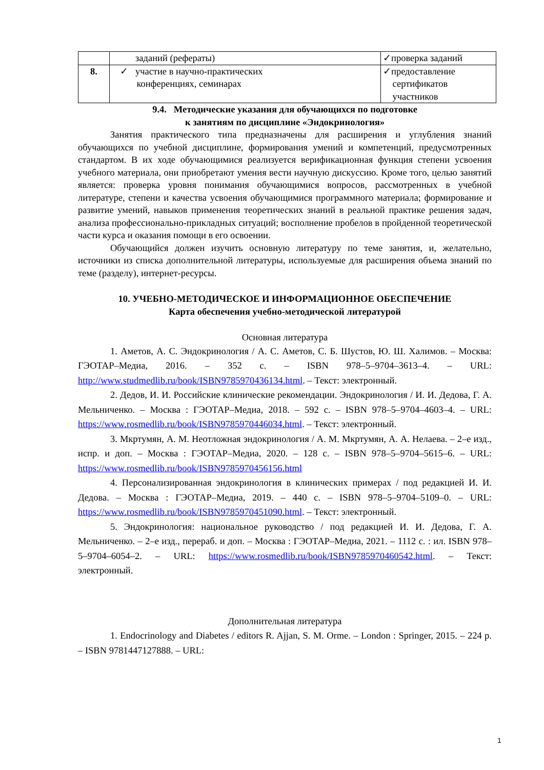| | заданий (рефераты) | ✓проверка заданий |
| 8. | ✓ участие в научно-практических конференциях, семинарах | ✓предоставление сертификатов участников |
9.4. Методические указания для обучающихся по подготовке
к занятиям по дисциплине «Эндокринология»
Занятия практического типа предназначены для расширения и углубления знаний обучающихся по учебной дисциплине, формирования умений и компетенций, предусмотренных стандартом. В их ходе обучающимися реализуется верификационная функция степени усвоения учебного материала, они приобретают умения вести научную дискуссию. Кроме того, целью занятий является: проверка уровня понимания обучающимися вопросов, рассмотренных в учебной литературе, степени и качества усвоения обучающимися программного материала; формирование и развитие умений, навыков применения теоретических знаний в реальной практике решения задач, анализа профессионально-прикладных ситуаций; восполнение пробелов в пройденной теоретической части курса и оказания помощи в его освоении.
Обучающийся должен изучить основную литературу по теме занятия, и, желательно, источники из списка дополнительной литературы, используемые для расширения объема знаний по теме (разделу), интернет-ресурсы.
10. УЧЕБНО-МЕТОДИЧЕСКОЕ И ИНФОРМАЦИОННОЕ ОБЕСПЕЧЕНИЕ
Карта обеспечения учебно-методической литературой
Основная литература
1. Аметов, А. С. Эндокринология / А. С. Аметов, С. Б. Шустов, Ю. Ш. Халимов. – Москва: ГЭОТАР–Медиа, 2016. – 352 с. – ISBN 978–5–9704–3613–4. – URL: http://www.studmedlib.ru/book/ISBN9785970436134.html. – Текст: электронный.
2. Дедов, И. И. Российские клинические рекомендации. Эндокринология / И. И. Дедова, Г. А. Мельниченко. – Москва : ГЭОТАР–Медиа, 2018. – 592 с. – ISBN 978–5–9704–4603–4. – URL: https://www.rosmedlib.ru/book/ISBN9785970446034.html. – Текст: электронный.
3. Мкртумян, А. М. Неотложная эндокринология / А. М. Мкртумян, А. А. Нелаева. – 2–е изд., испр. и доп. – Москва : ГЭОТАР–Медиа, 2020. – 128 с. – ISBN 978–5–9704–5615–6. – URL: https://www.rosmedlib.ru/book/ISBN9785970456156.html
4. Персонализированная эндокринология в клинических примерах / под редакцией И. И. Дедова. – Москва : ГЭОТАР–Медиа, 2019. – 440 с. – ISBN 978–5–9704–5109–0. – URL: https://www.rosmedlib.ru/book/ISBN9785970451090.html. – Текст: электронный.
5. Эндокринология: национальное руководство / под редакцией И. И. Дедова, Г. А. Мельниченко. – 2–е изд., перераб. и доп. – Москва : ГЭОТАР–Медиа, 2021. – 1112 с. : ил. ISBN 978–5–9704–6054–2. – URL: https://www.rosmedlib.ru/book/ISBN9785970460542.html. – Текст: электронный.
Дополнительная литература
1. Endocrinology and Diabetes / editors R. Ajjan, S. M. Orme. – London : Springer, 2015. – 224 p. – ISBN 9781447127888. – URL:
1